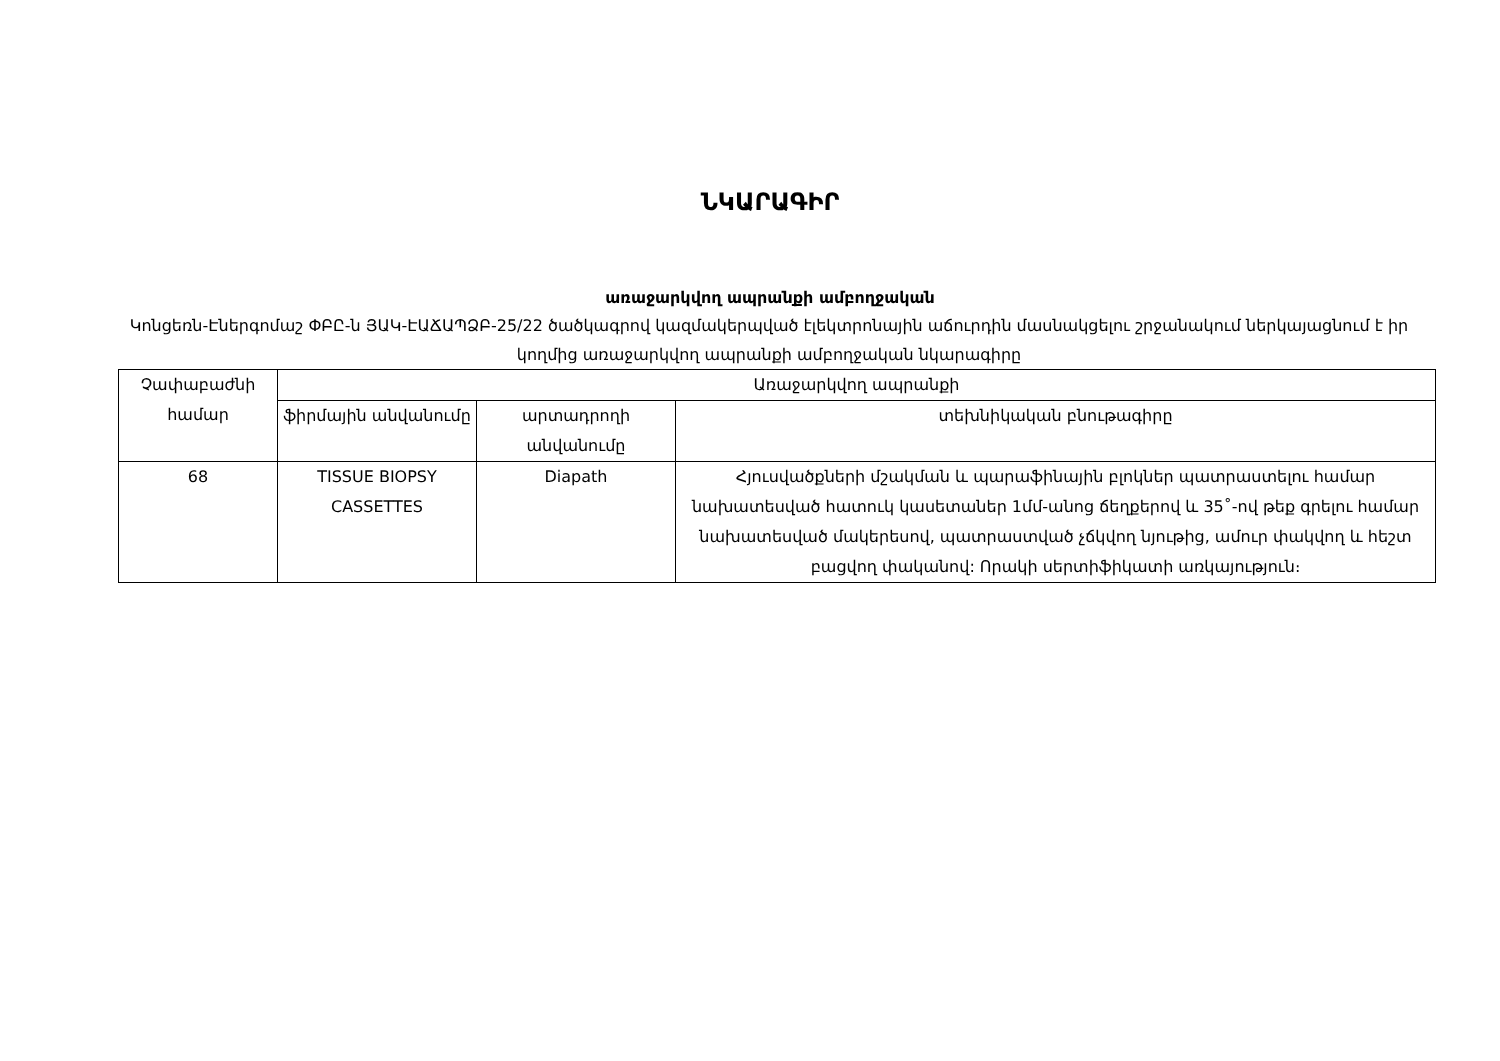ՆԿԱՐԱԳԻՐ
առաջարկվող ապրանքի ամբողջական
Կոնցեռն-Էներգոմաշ ՓԲԸ-ն ՅԱԿ-ԷԱՃԱՊՁԲ-25/22 ծածկագրով կազմակերպված էլեկտրոնային աճուրդին մասնակցելու շրջանակում ներկայացնում է իր կողմից առաջարկվող ապրանքի ամբողջական նկարագիրը
| Չափաբաժնի համար | Առաջարկվող ապրանքի | | |
| --- | --- | --- | --- |
| | ֆիրմային անվանումը | արտադրողի անվանումը | տեխնիկական բնութագիրը |
| 68 | TISSUE BIOPSY CASSETTES | Diapath | Հյուսվածքների մշակման և պարաֆինային բլոկներ պատրաստելու համար նախատեսված հատուկ կասետաներ 1մմ-անոց ճեղքերով և 35˚-ով թեք գրելու համար նախատեսված մակերեսով, պատրաստված չճկվող նյութից, ամուր փակվող և հեշտ բացվող փականով: Որակի սերտիֆիկատի առկայություն։ |